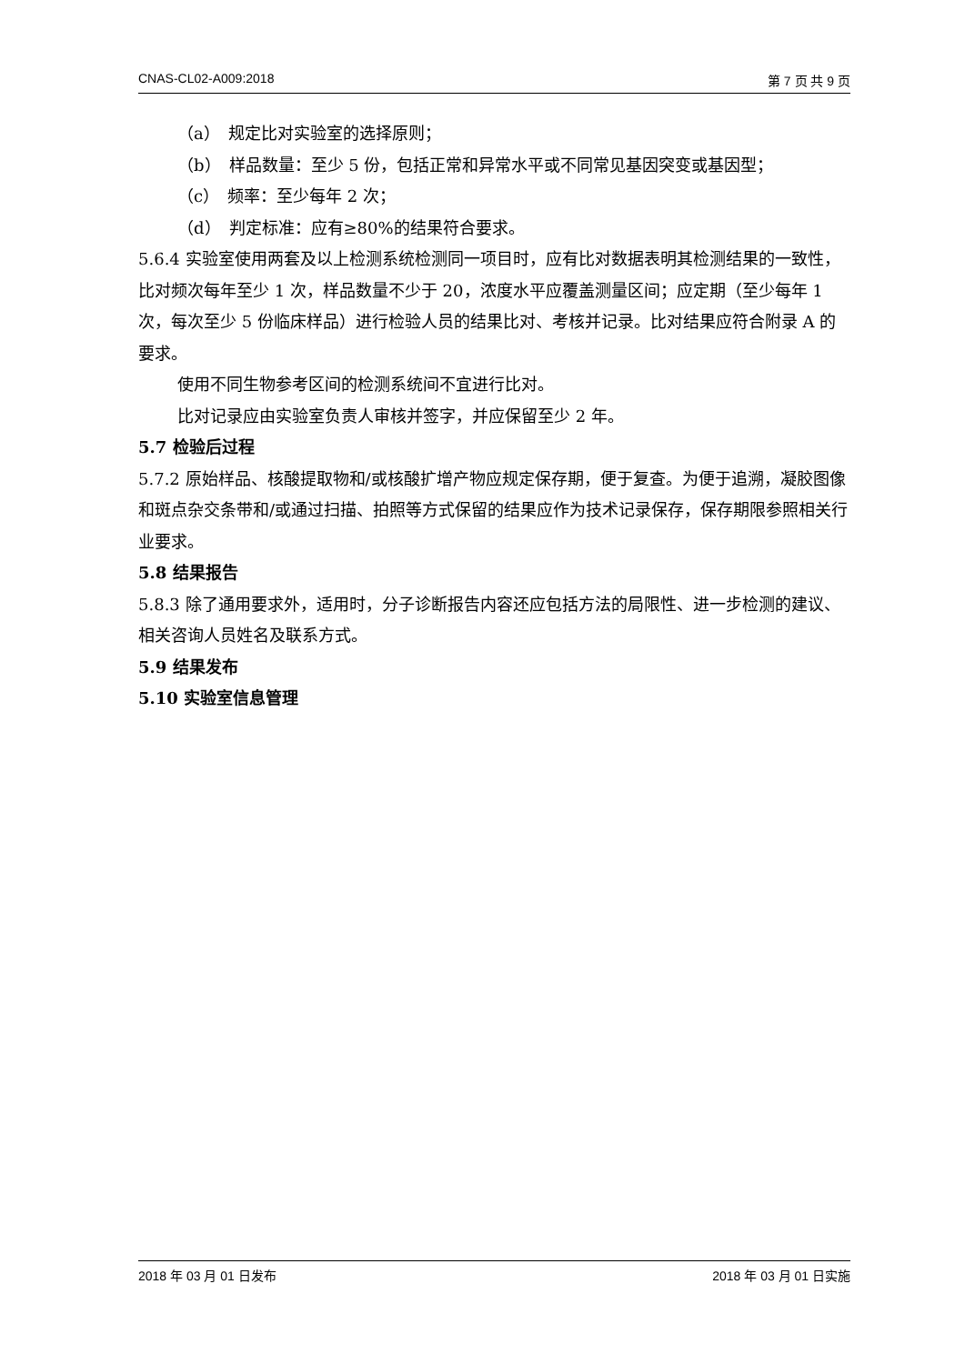CNAS-CL02-A009:2018 第 7 页 共 9 页
（a）　规定比对实验室的选择原则；
（b）　样品数量：至少 5 份，包括正常和异常水平或不同常见基因突变或基因型；
（c）　频率：至少每年 2 次；
（d）　判定标准：应有≥80%的结果符合要求。
5.6.4 实验室使用两套及以上检测系统检测同一项目时，应有比对数据表明其检测结果的一致性，比对频次每年至少 1 次，样品数量不少于 20，浓度水平应覆盖测量区间；应定期（至少每年 1 次，每次至少 5 份临床样品）进行检验人员的结果比对、考核并记录。比对结果应符合附录 A 的要求。
使用不同生物参考区间的检测系统间不宜进行比对。
比对记录应由实验室负责人审核并签字，并应保留至少 2 年。
5.7 检验后过程
5.7.2 原始样品、核酸提取物和/或核酸扩增产物应规定保存期，便于复查。为便于追溯，凝胶图像和斑点杂交条带和/或通过扫描、拍照等方式保留的结果应作为技术记录保存，保存期限参照相关行业要求。
5.8 结果报告
5.8.3 除了通用要求外，适用时，分子诊断报告内容还应包括方法的局限性、进一步检测的建议、相关咨询人员姓名及联系方式。
5.9 结果发布
5.10 实验室信息管理
2018 年 03 月 01 日发布 2018 年 03 月 01 日实施